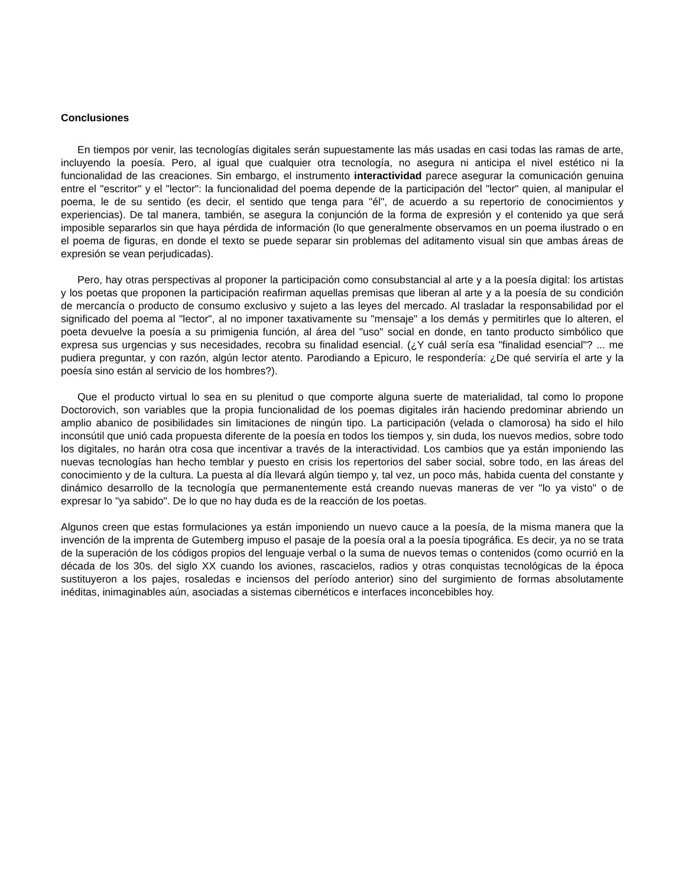Conclusiones
En tiempos por venir, las tecnologías digitales serán supuestamente las más usadas en casi todas las ramas de arte, incluyendo la poesía. Pero, al igual que cualquier otra tecnología, no asegura ni anticipa el nivel estético ni la funcionalidad de las creaciones. Sin embargo, el instrumento interactividad parece asegurar la comunicación genuina entre el "escritor" y el "lector": la funcionalidad del poema depende de la participación del "lector" quien, al manipular el poema, le de su sentido (es decir, el sentido que tenga para "él", de acuerdo a su repertorio de conocimientos y experiencias). De tal manera, también, se asegura la conjunción de la forma de expresión y el contenido ya que será imposible separarlos sin que haya pérdida de información (lo que generalmente observamos en un poema ilustrado o en el poema de figuras, en donde el texto se puede separar sin problemas del aditamento visual sin que ambas áreas de expresión se vean perjudicadas).
Pero, hay otras perspectivas al proponer la participación como consubstancial al arte y a la poesía digital: los artistas y los poetas que proponen la participación reafirman aquellas premisas que liberan al arte y a la poesía de su condición de mercancía o producto de consumo exclusivo y sujeto a las leyes del mercado. Al trasladar la responsabilidad por el significado del poema al "lector", al no imponer taxativamente su "mensaje" a los demás y permitirles que lo alteren, el poeta devuelve la poesía a su primigenia función, al área del "uso" social en donde, en tanto producto simbólico que expresa sus urgencias y sus necesidades, recobra su finalidad esencial. (¿Y cuál sería esa "finalidad esencial"? ... me pudiera preguntar, y con razón, algún lector atento. Parodiando a Epicuro, le respondería: ¿De qué serviría el arte y la poesía sino están al servicio de los hombres?).
Que el producto virtual lo sea en su plenitud o que comporte alguna suerte de materialidad, tal como lo propone Doctorovich, son variables que la propia funcionalidad de los poemas digitales irán haciendo predominar abriendo un amplio abanico de posibilidades sin limitaciones de ningún tipo. La participación (velada o clamorosa) ha sido el hilo inconsútil que unió cada propuesta diferente de la poesía en todos los tiempos y, sin duda, los nuevos medios, sobre todo los digitales, no harán otra cosa que incentivar a través de la interactividad. Los cambios que ya están imponiendo las nuevas tecnologías han hecho temblar y puesto en crisis los repertorios del saber social, sobre todo, en las áreas del conocimiento y de la cultura. La puesta al día llevará algún tiempo y, tal vez, un poco más, habida cuenta del constante y dinámico desarrollo de la tecnología que permanentemente está creando nuevas maneras de ver "lo ya visto" o de expresar lo "ya sabido". De lo que no hay duda es de la reacción de los poetas.
Algunos creen que estas formulaciones ya están imponiendo un nuevo cauce a la poesía, de la misma manera que la invención de la imprenta de Gutemberg impuso el pasaje de la poesía oral a la poesía tipográfica. Es decir, ya no se trata de la superación de los códigos propios del lenguaje verbal o la suma de nuevos temas o contenidos (como ocurrió en la década de los 30s. del siglo XX cuando los aviones, rascacielos, radios y otras conquistas tecnológicas de la época sustituyeron a los pajes, rosaledas e inciensos del período anterior) sino del surgimiento de formas absolutamente inéditas, inimaginables aún, asociadas a sistemas cibernéticos e interfaces inconcebibles hoy.